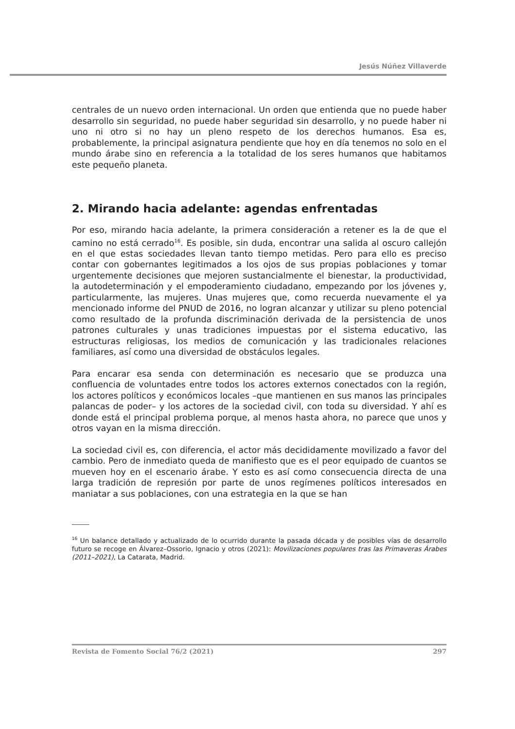Jesús Núñez Villaverde
centrales de un nuevo orden internacional. Un orden que entienda que no puede haber desarrollo sin seguridad, no puede haber seguridad sin desarrollo, y no puede haber ni uno ni otro si no hay un pleno respeto de los derechos humanos. Esa es, probablemente, la principal asignatura pendiente que hoy en día tenemos no solo en el mundo árabe sino en referencia a la totalidad de los seres humanos que habitamos este pequeño planeta.
2. Mirando hacia adelante: agendas enfrentadas
Por eso, mirando hacia adelante, la primera consideración a retener es la de que el camino no está cerrado<sup>16</sup>. Es posible, sin duda, encontrar una salida al oscuro callejón en el que estas sociedades llevan tanto tiempo metidas. Pero para ello es preciso contar con gobernantes legitimados a los ojos de sus propias poblaciones y tomar urgentemente decisiones que mejoren sustancialmente el bienestar, la productividad, la autodeterminación y el empoderamiento ciudadano, empezando por los jóvenes y, particularmente, las mujeres. Unas mujeres que, como recuerda nuevamente el ya mencionado informe del PNUD de 2016, no logran alcanzar y utilizar su pleno potencial como resultado de la profunda discriminación derivada de la persistencia de unos patrones culturales y unas tradiciones impuestas por el sistema educativo, las estructuras religiosas, los medios de comunicación y las tradicionales relaciones familiares, así como una diversidad de obstáculos legales.
Para encarar esa senda con determinación es necesario que se produzca una confluencia de voluntades entre todos los actores externos conectados con la región, los actores políticos y económicos locales –que mantienen en sus manos las principales palancas de poder– y los actores de la sociedad civil, con toda su diversidad. Y ahí es donde está el principal problema porque, al menos hasta ahora, no parece que unos y otros vayan en la misma dirección.
La sociedad civil es, con diferencia, el actor más decididamente movilizado a favor del cambio. Pero de inmediato queda de manifiesto que es el peor equipado de cuantos se mueven hoy en el escenario árabe. Y esto es así como consecuencia directa de una larga tradición de represión por parte de unos regímenes políticos interesados en maniatar a sus poblaciones, con una estrategia en la que se han
<sup>16</sup> Un balance detallado y actualizado de lo ocurrido durante la pasada década y de posibles vías de desarrollo futuro se recoge en Álvarez–Ossorio, Ignacio y otros (2021): Movilizaciones populares tras las Primaveras Árabes (2011–2021), La Catarata, Madrid.
Revista de Fomento Social 76/2 (2021) 297